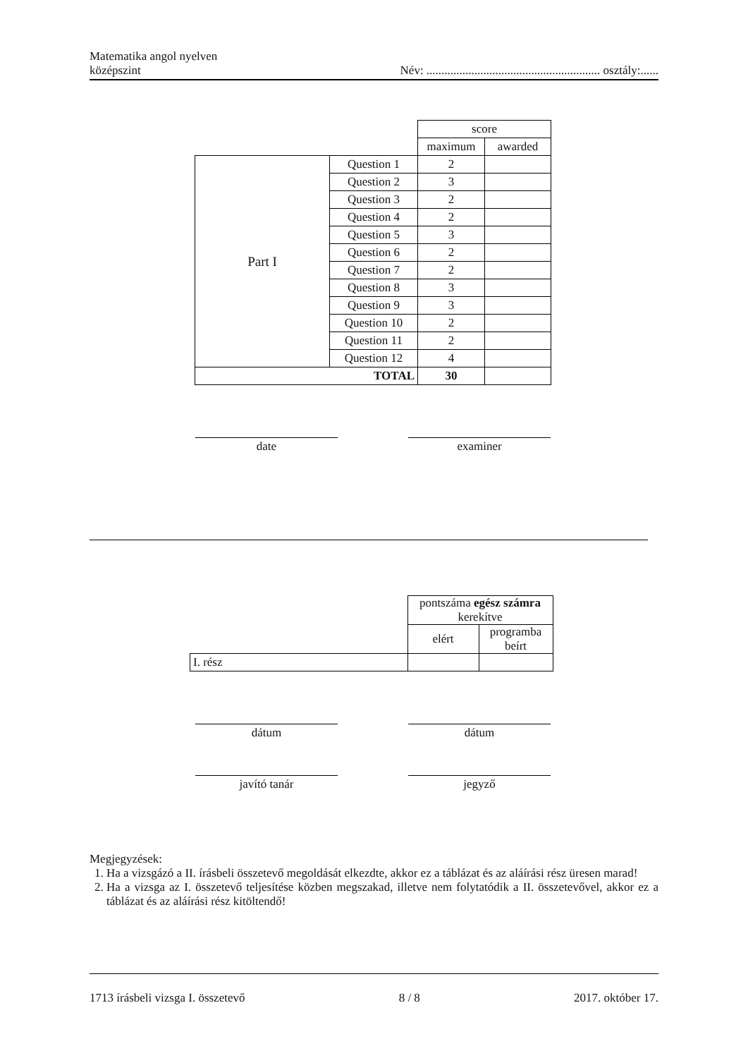Matematika angol nyelven
középszint
Név: .......................................................... osztály:......
| | | score | |
| | | maximum | awarded |
| Part I | Question 1 | 2 | |
| | Question 2 | 3 | |
| | Question 3 | 2 | |
| | Question 4 | 2 | |
| | Question 5 | 3 | |
| | Question 6 | 2 | |
| | Question 7 | 2 | |
| | Question 8 | 3 | |
| | Question 9 | 3 | |
| | Question 10 | 2 | |
| | Question 11 | 2 | |
| | Question 12 | 4 | |
| TOTAL | | 30 | |
date examiner
| | pontszáma egész számra kerekítve | |
| | elért | programba beírt |
| I. rész | | |
dátum dátum
javító tanár jegyző
Megjegyzések:
1. Ha a vizsgázó a II. írásbeli összetevő megoldását elkezdte, akkor ez a táblázat és az aláírási rész üresen marad!
2. Ha a vizsga az I. összetevő teljesítése közben megszakad, illetve nem folytatódik a II. összetevővel, akkor ez a táblázat és az aláírási rész kitöltendő!
1713 írásbeli vizsga I. összetevő 8 / 8 2017. október 17.